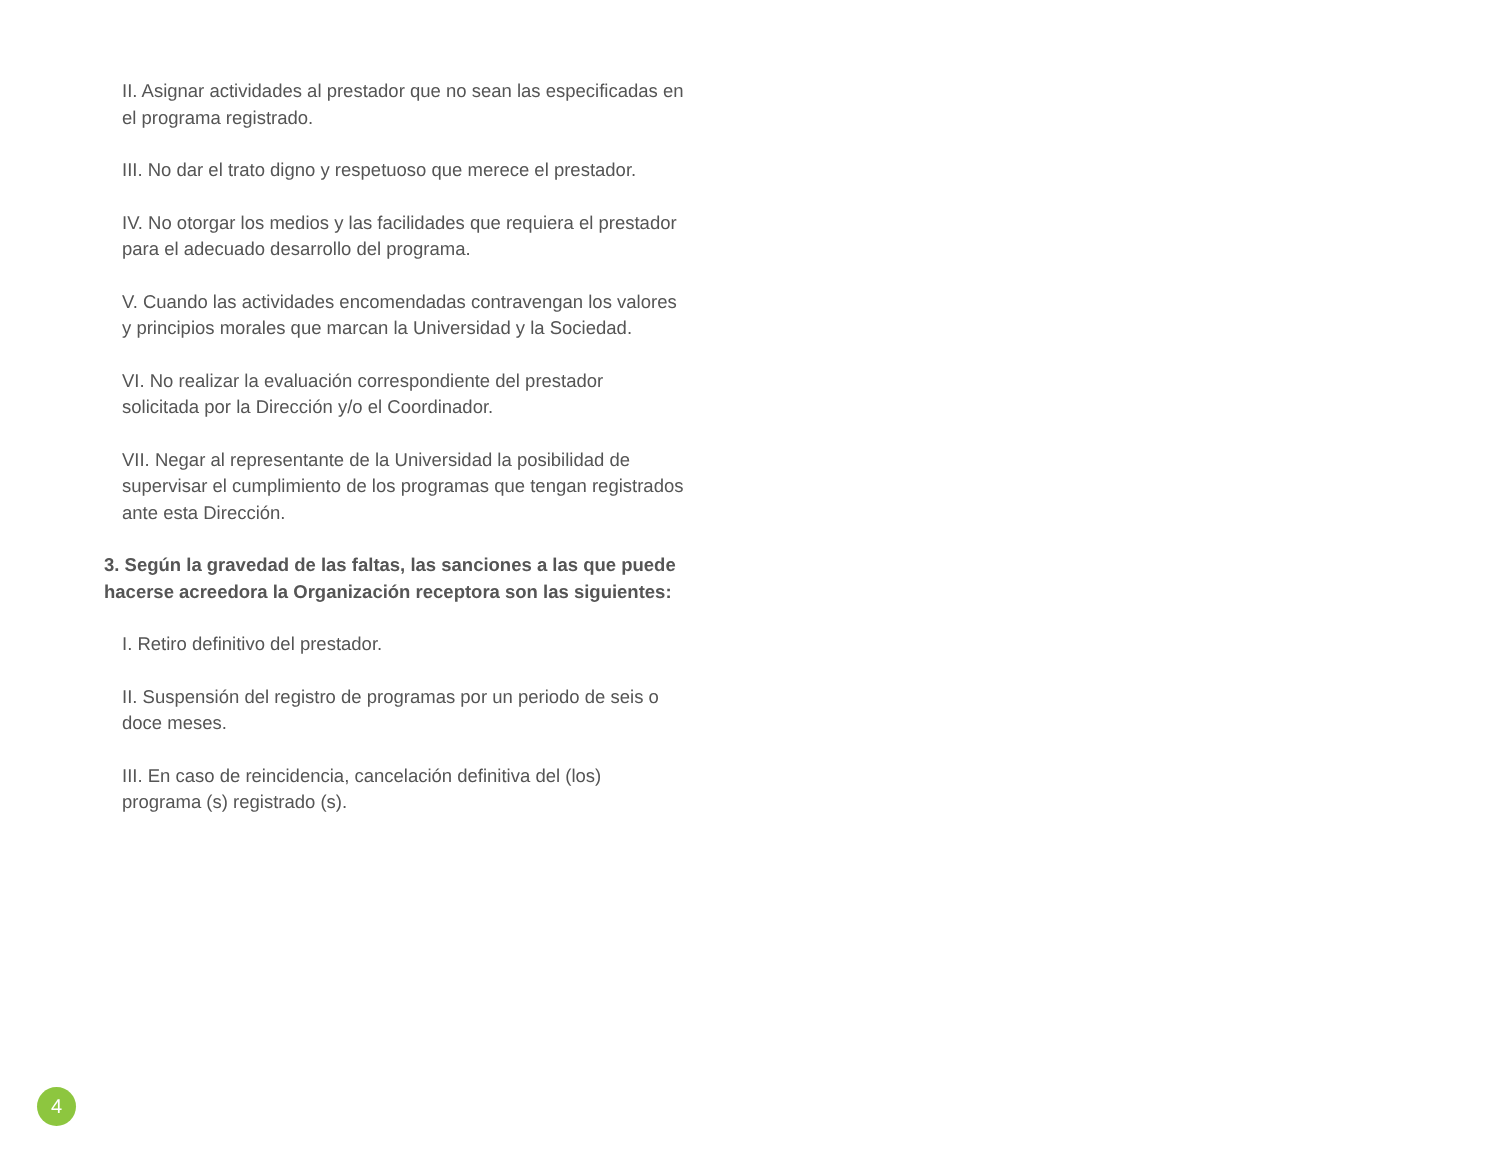II. Asignar actividades al prestador que no sean las especificadas en el programa registrado.
III. No dar el trato digno y respetuoso que merece el prestador.
IV. No otorgar los medios y las facilidades que requiera el prestador para el adecuado desarrollo del programa.
V. Cuando las actividades encomendadas contravengan los valores y principios morales que marcan la Universidad y la Sociedad.
VI. No realizar la evaluación correspondiente del prestador solicitada por la Dirección y/o el Coordinador.
VII. Negar al representante de la Universidad la posibilidad de supervisar el cumplimiento de los programas que tengan registrados ante esta Dirección.
3. Según la gravedad de las faltas, las sanciones a las que puede hacerse acreedora la Organización receptora son las siguientes:
I. Retiro definitivo del prestador.
II. Suspensión del registro de programas por un periodo de seis o doce meses.
III. En caso de reincidencia, cancelación definitiva del (los) programa (s) registrado (s).
4